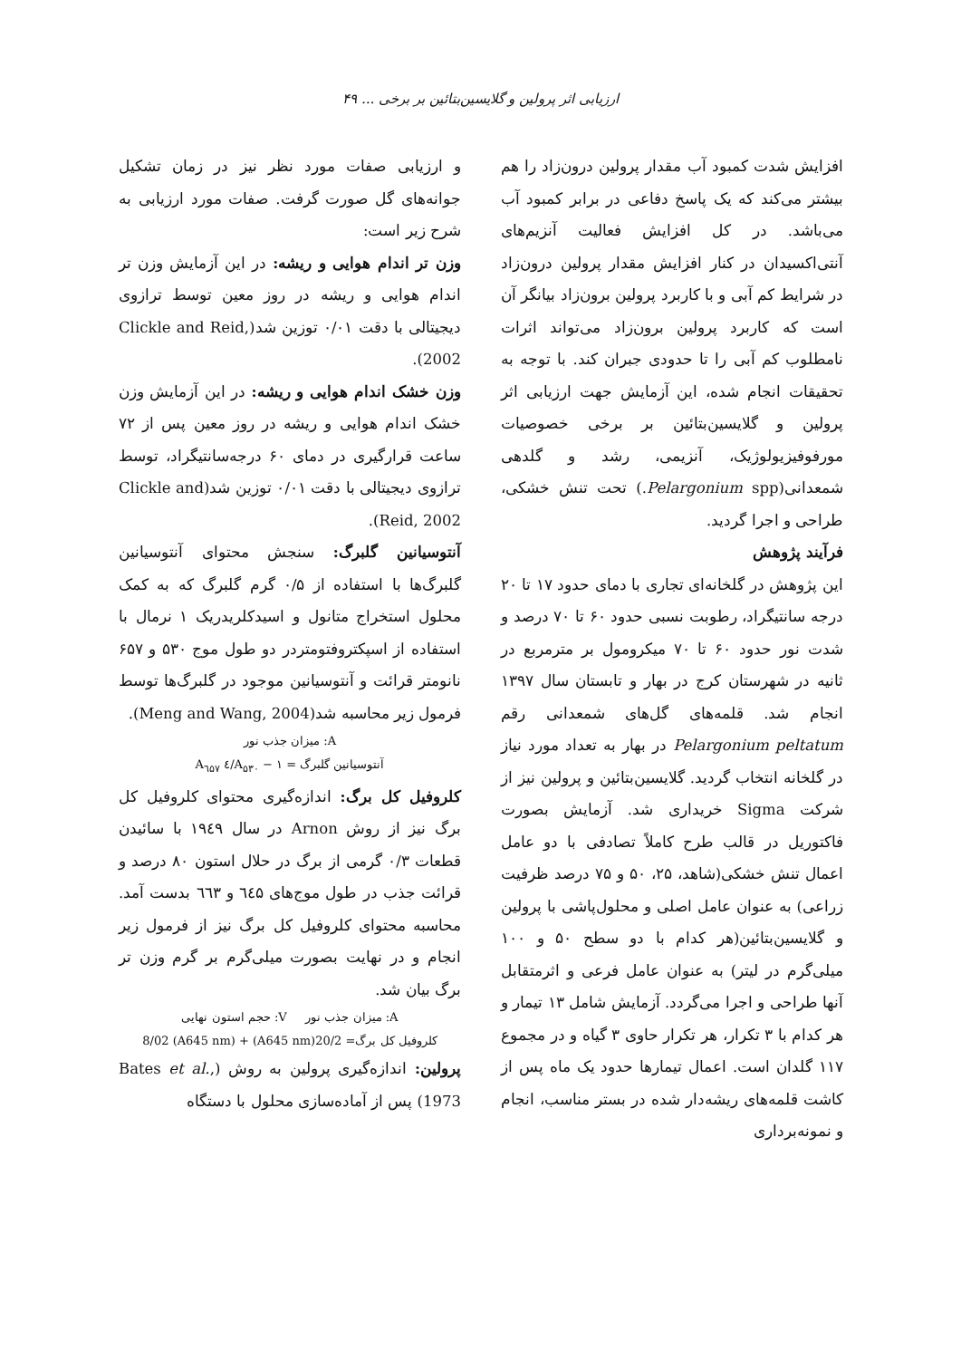ارزیابی اثر پرولین و گلایسین‌بتائین بر برخی ... ۴۹
افزایش شدت کمبود آب مقدار پرولین درون‌زاد را هم بیشتر می‌کند که یک پاسخ دفاعی در برابر کمبود آب می‌باشد. در کل افزایش فعالیت آنزیم‌های آنتی‌اکسیدان در کنار افزایش مقدار پرولین درون‌زاد در شرایط کم آبی و با کاربرد پرولین برون‌زاد بیانگر آن است که کاربرد پرولین برون‌زاد می‌تواند اثرات نامطلوب کم آبی را تا حدودی جبران کند. با توجه به تحقیقات انجام شده، این آزمایش جهت ارزیابی اثر پرولین و گلایسین‌بتائین بر برخی خصوصیات مورفوفیزیولوژیک، آنزیمی، رشد و گلدهی شمعدانی(Pelargonium spp.) تحت تنش خشکی، طراحی و اجرا گردید.
فرآیند پژوهش
این پژوهش در گلخانه‌ای تجاری با دمای حدود ۱۷ تا ۲۰ درجه سانتیگراد، رطوبت نسبی حدود ۶۰ تا ۷۰ درصد و شدت نور حدود ۶۰ تا ۷۰ میکرومول بر مترمربع در ثانیه در شهرستان کرج در بهار و تابستان سال ۱۳۹۷ انجام شد. قلمه‌های گل‌های شمعدانی رقم Pelargonium peltatum در بهار به تعداد مورد نیاز در گلخانه انتخاب گردید. گلایسین‌بتائین و پرولین نیز از شرکت Sigma خریداری شد. آزمایش بصورت فاکتوریل در قالب طرح کاملاً تصادفی با دو عامل اعمال تنش خشکی(شاهد، ۲۵، ۵۰ و ۷۵ درصد ظرفیت زراعی) به عنوان عامل اصلی و محلول‌پاشی با پرولین و گلایسین‌بتائین(هر کدام با دو سطح ۵۰ و ۱۰۰ میلی‌گرم در لیتر) به عنوان عامل فرعی و اثرمتقابل آنها طراحی و اجرا می‌گردد. آزمایش شامل ۱۳ تیمار و هر کدام با ۳ تکرار، هر تکرار حاوی ۳ گیاه و در مجموع ۱۱۷ گلدان است. اعمال تیمارها حدود یک ماه پس از کاشت قلمه‌های ریشه‌دار شده در بستر مناسب، انجام و نمونه‌برداری
و ارزیابی صفات مورد نظر نیز در زمان تشکیل جوانه‌های گل صورت گرفت. صفات مورد ارزیابی به شرح زیر است:
وزن تر اندام هوایی و ریشه: در این آزمایش وزن تر اندام هوایی و ریشه در روز معین توسط ترازوی دیجیتالی با دقت ۰/۰۱ توزین شد(Clickle and Reid, 2002).
وزن خشک اندام هوایی و ریشه: در این آزمایش وزن خشک اندام هوایی و ریشه در روز معین پس از ۷۲ ساعت قرارگیری در دمای ۶۰ درجه‌سانتیگراد، توسط ترازوی دیجیتالی با دقت ۰/۰۱ توزین شد(Clickle and Reid, 2002).
آنتوسیانین گلبرگ: سنجش محتوای آنتوسیانین گلبرگ‌ها با استفاده از ۰/۵ گرم گلبرگ که به کمک محلول استخراج متانول و اسیدکلریدریک ۱ نرمال با استفاده از اسپکتروفتومتردر دو طول موج ۵۳۰ و ۶۵۷ نانومتر قرائت و آنتوسیانین موجود در گلبرگ‌ها توسط فرمول زیر محاسبه شد(Meng and Wang, 2004).
A: میزان جذب نور
آنتوسیانین گلبرگ = A<sub>۵۳۰</sub> − ۱/٤ A<sub>٦۵٧</sub>
کلروفیل کل برگ: اندازه‌گیری محتوای کلروفیل کل برگ نیز از روش Arnon در سال ۱۹٤۹ با سائیدن قطعات ۰/۳ گرمی از برگ در حلال استون ۸۰ درصد و قرائت جذب در طول موج‌های ٦٤۵ و ٦٦۳ بدست آمد. محاسبه محتوای کلروفیل کل برگ نیز از فرمول زیر انجام و در نهایت بصورت میلی‌گرم بر گرم وزن تر برگ بیان شد.
A: میزان جذب نور V: حجم استون نهایی
کلروفیل کل برگ= 20/2(A645 nm) + 8/02 (A645 nm)
پرولین: اندازه‌گیری پرولین به روش (Bates et al., 1973) پس از آماده‌سازی محلول با دستگاه